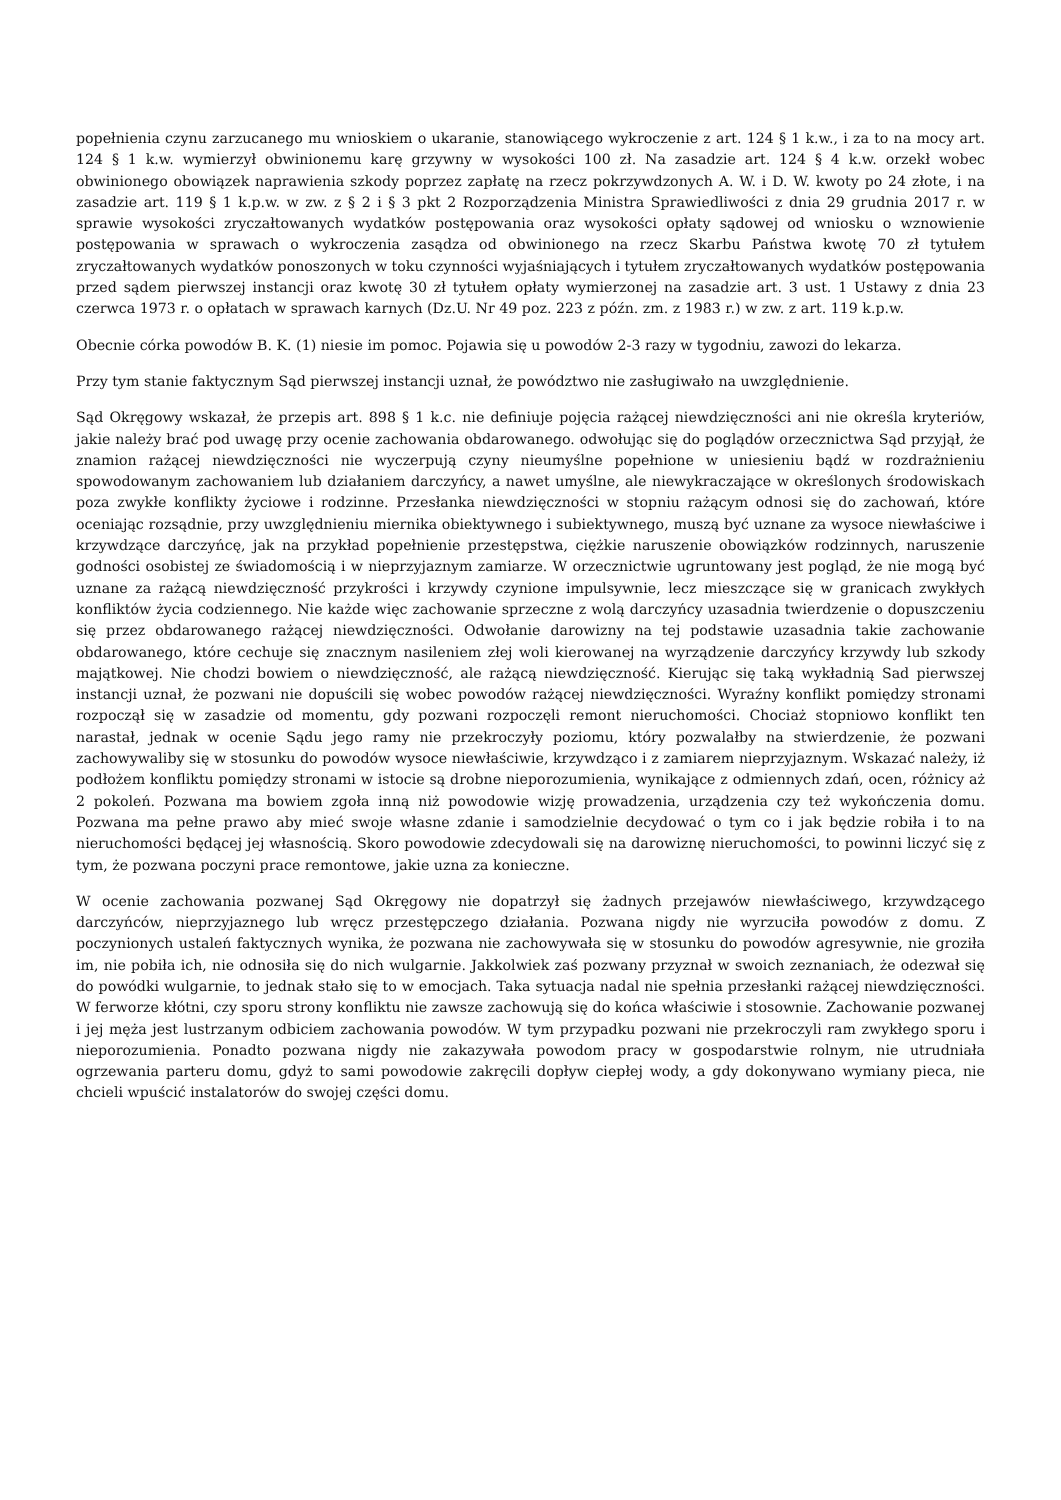popełnienia czynu zarzucanego mu wnioskiem o ukaranie, stanowiącego wykroczenie z art. 124 § 1 k.w., i za to na mocy art. 124 § 1 k.w. wymierzył obwinionemu karę grzywny w wysokości 100 zł. Na zasadzie art. 124 § 4 k.w. orzekł wobec obwinionego obowiązek naprawienia szkody poprzez zapłatę na rzecz pokrzywdzonych A. W. i D. W. kwoty po 24 złote, i na zasadzie art. 119 § 1 k.p.w. w zw. z § 2 i § 3 pkt 2 Rozporządzenia Ministra Sprawiedliwości z dnia 29 grudnia 2017 r. w sprawie wysokości zryczałtowanych wydatków postępowania oraz wysokości opłaty sądowej od wniosku o wznowienie postępowania w sprawach o wykroczenia zasądza od obwinionego na rzecz Skarbu Państwa kwotę 70 zł tytułem zryczałtowanych wydatków ponoszonych w toku czynności wyjaśniających i tytułem zryczałtowanych wydatków postępowania przed sądem pierwszej instancji oraz kwotę 30 zł tytułem opłaty wymierzonej na zasadzie art. 3 ust. 1 Ustawy z dnia 23 czerwca 1973 r. o opłatach w sprawach karnych (Dz.U. Nr 49 poz. 223 z późn. zm. z 1983 r.) w zw. z art. 119 k.p.w.
Obecnie córka powodów B. K. (1) niesie im pomoc. Pojawia się u powodów 2-3 razy w tygodniu, zawozi do lekarza.
Przy tym stanie faktycznym Sąd pierwszej instancji uznał, że powództwo nie zasługiwało na uwzględnienie.
Sąd Okręgowy wskazał, że przepis art. 898 § 1 k.c. nie definiuje pojęcia rażącej niewdzięczności ani nie określa kryteriów, jakie należy brać pod uwagę przy ocenie zachowania obdarowanego. odwołując się do poglądów orzecznictwa Sąd przyjął, że znamion rażącej niewdzięczności nie wyczerpują czyny nieumyślne popełnione w uniesieniu bądź w rozdrażnieniu spowodowanym zachowaniem lub działaniem darczyńcy, a nawet umyślne, ale niewykraczające w określonych środowiskach poza zwykłe konflikty życiowe i rodzinne. Przesłanka niewdzięczności w stopniu rażącym odnosi się do zachowań, które oceniając rozsądnie, przy uwzględnieniu miernika obiektywnego i subiektywnego, muszą być uznane za wysoce niewłaściwe i krzywdzące darczyńcę, jak na przykład popełnienie przestępstwa, ciężkie naruszenie obowiązków rodzinnych, naruszenie godności osobistej ze świadomością i w nieprzyjaznym zamiarze. W orzecznictwie ugruntowany jest pogląd, że nie mogą być uznane za rażącą niewdzięczność przykrości i krzywdy czynione impulsywnie, lecz mieszczące się w granicach zwykłych konfliktów życia codziennego. Nie każde więc zachowanie sprzeczne z wolą darczyńcy uzasadnia twierdzenie o dopuszczeniu się przez obdarowanego rażącej niewdzięczności. Odwołanie darowizny na tej podstawie uzasadnia takie zachowanie obdarowanego, które cechuje się znacznym nasileniem złej woli kierowanej na wyrządzenie darczyńcy krzywdy lub szkody majątkowej. Nie chodzi bowiem o niewdzięczność, ale rażącą niewdzięczność. Kierując się taką wykładnią Sad pierwszej instancji uznał, że pozwani nie dopuścili się wobec powodów rażącej niewdzięczności. Wyraźny konflikt pomiędzy stronami rozpoczął się w zasadzie od momentu, gdy pozwani rozpoczęli remont nieruchomości. Chociaż stopniowo konflikt ten narastał, jednak w ocenie Sądu jego ramy nie przekroczyły poziomu, który pozwalałby na stwierdzenie, że pozwani zachowywaliby się w stosunku do powodów wysoce niewłaściwie, krzywdząco i z zamiarem nieprzyjaznym. Wskazać należy, iż podłożem konfliktu pomiędzy stronami w istocie są drobne nieporozumienia, wynikające z odmiennych zdań, ocen, różnicy aż 2 pokoleń. Pozwana ma bowiem zgoła inną niż powodowie wizję prowadzenia, urządzenia czy też wykończenia domu. Pozwana ma pełne prawo aby mieć swoje własne zdanie i samodzielnie decydować o tym co i jak będzie robiła i to na nieruchomości będącej jej własnością. Skoro powodowie zdecydowali się na darowiznę nieruchomości, to powinni liczyć się z tym, że pozwana poczyni prace remontowe, jakie uzna za konieczne.
W ocenie zachowania pozwanej Sąd Okręgowy nie dopatrzył się żadnych przejawów niewłaściwego, krzywdzącego darczyńców, nieprzyjaznego lub wręcz przestępczego działania. Pozwana nigdy nie wyrzuciła powodów z domu. Z poczynionych ustaleń faktycznych wynika, że pozwana nie zachowywała się w stosunku do powodów agresywnie, nie groziła im, nie pobiła ich, nie odnosiła się do nich wulgarnie. Jakkolwiek zaś pozwany przyznał w swoich zeznaniach, że odezwał się do powódki wulgarnie, to jednak stało się to w emocjach. Taka sytuacja nadal nie spełnia przesłanki rażącej niewdzięczności. W ferworze kłótni, czy sporu strony konfliktu nie zawsze zachowują się do końca właściwie i stosownie. Zachowanie pozwanej i jej męża jest lustrzanym odbiciem zachowania powodów. W tym przypadku pozwani nie przekroczyli ram zwykłego sporu i nieporozumienia. Ponadto pozwana nigdy nie zakazywała powodom pracy w gospodarstwie rolnym, nie utrudniała ogrzewania parteru domu, gdyż to sami powodowie zakręcili dopływ ciepłej wody, a gdy dokonywano wymiany pieca, nie chcieli wpuścić instalatorów do swojej części domu.